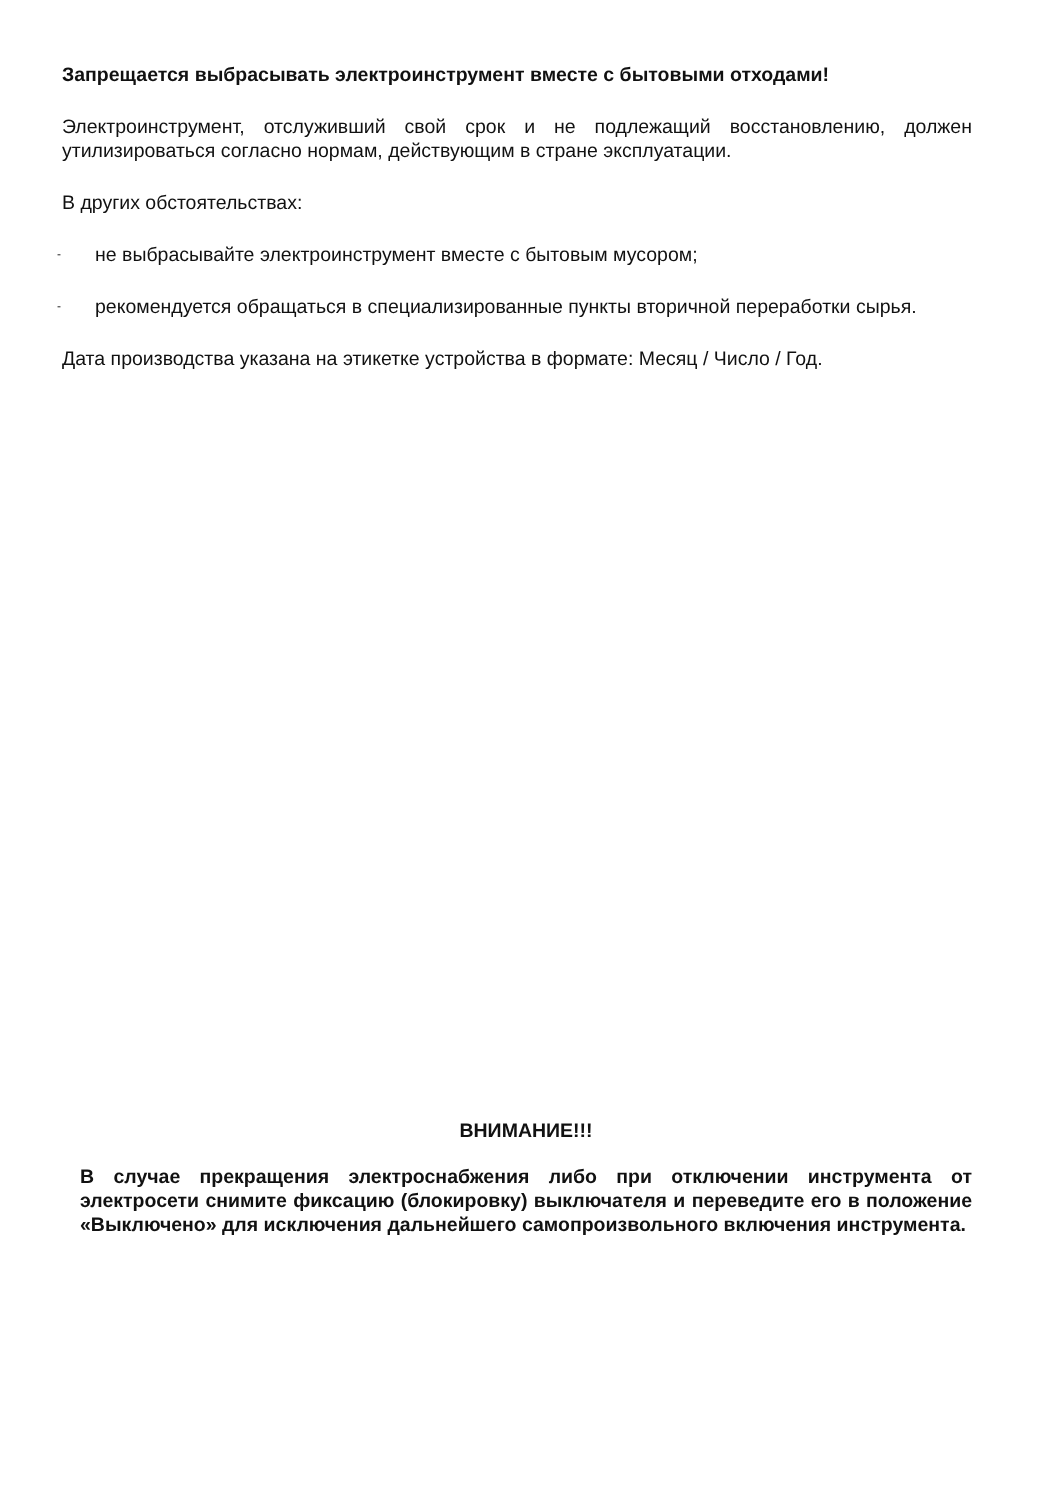Запрещается выбрасывать электроинструмент вместе с бытовыми отходами!
Электроинструмент, отслуживший свой срок и не подлежащий восстановлению, должен утилизироваться согласно нормам, действующим в стране эксплуатации.
В других обстоятельствах:
- не выбрасывайте электроинструмент вместе с бытовым мусором;
- рекомендуется обращаться в специализированные пункты вторичной переработки сырья.
Дата производства указана на этикетке устройства в формате: Месяц / Число / Год.
ВНИМАНИЕ!!!
В случае прекращения электроснабжения либо при отключении инструмента от электросети снимите фиксацию (блокировку) выключателя и переведите его в положение «Выключено» для исключения дальнейшего самопроизвольного включения инструмента.